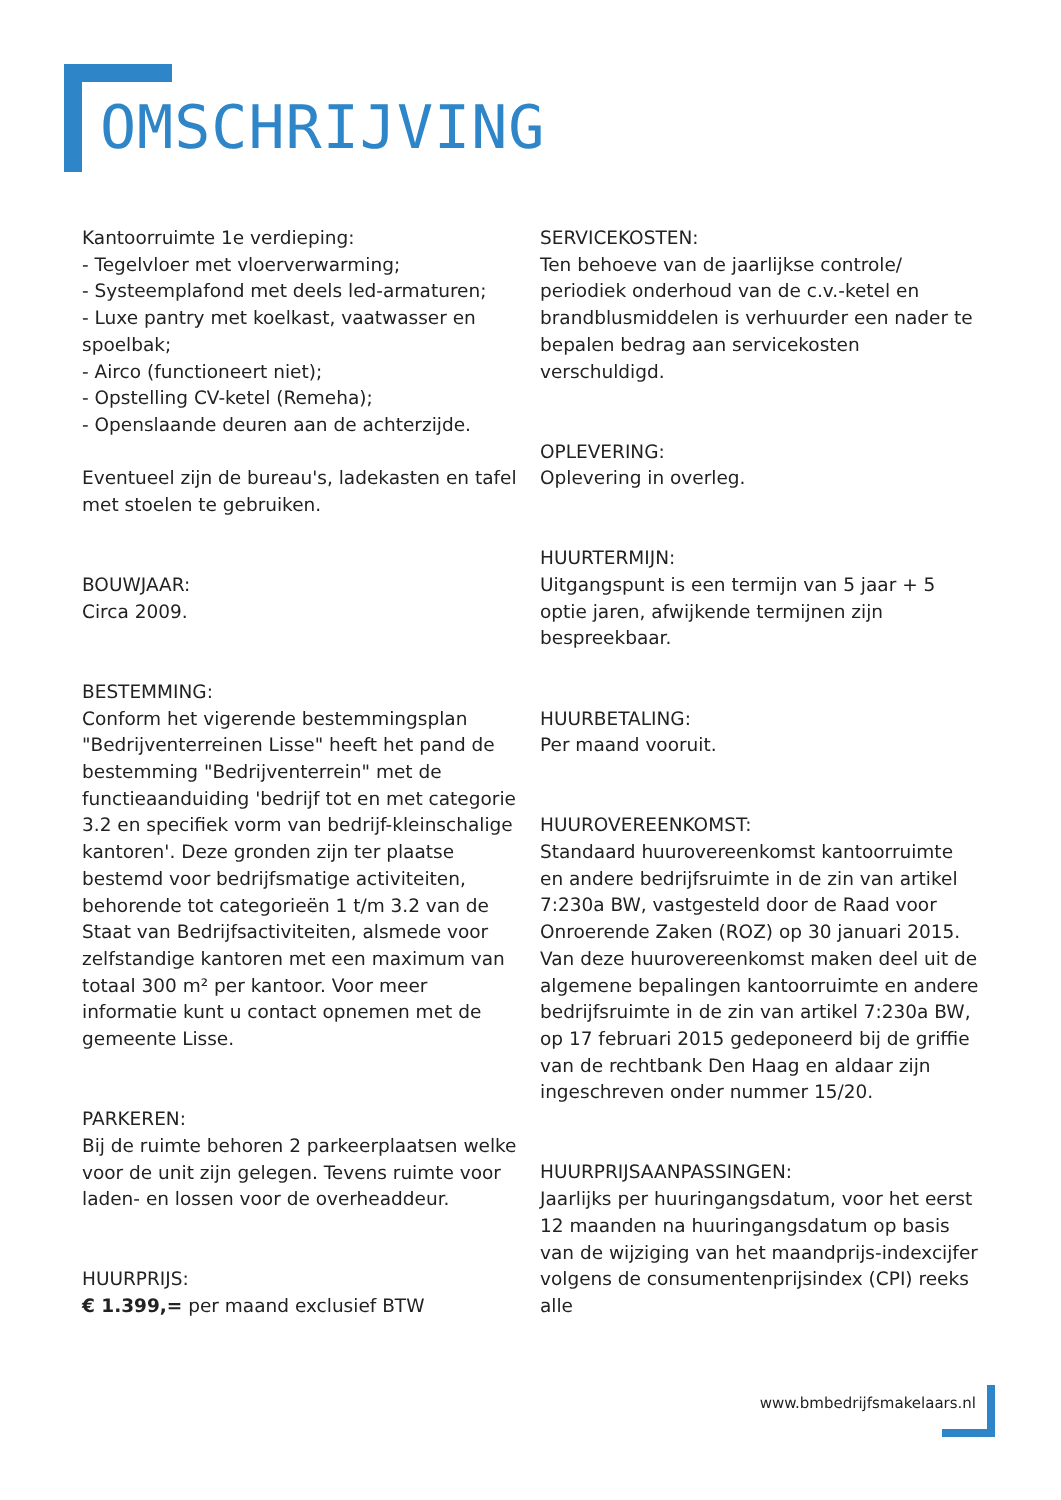OMSCHRIJVING
Kantoorruimte 1e verdieping:
- Tegelvloer met vloerverwarming;
- Systeemplafond met deels led-armaturen;
- Luxe pantry met koelkast, vaatwasser en spoelbak;
- Airco (functioneert niet);
- Opstelling CV-ketel (Remeha);
- Openslaande deuren aan de achterzijde.
Eventueel zijn de bureau's, ladekasten en tafel met stoelen te gebruiken.
BOUWJAAR:
Circa 2009.
BESTEMMING:
Conform het vigerende bestemmingsplan "Bedrijventerreinen Lisse" heeft het pand de bestemming "Bedrijventerrein" met de functieaanduiding 'bedrijf tot en met categorie 3.2 en specifiek vorm van bedrijf-kleinschalige kantoren'. Deze gronden zijn ter plaatse bestemd voor bedrijfsmatige activiteiten, behorende tot categorieën 1 t/m 3.2 van de Staat van Bedrijfsactiviteiten, alsmede voor zelfstandige kantoren met een maximum van totaal 300 m² per kantoor. Voor meer informatie kunt u contact opnemen met de gemeente Lisse.
PARKEREN:
Bij de ruimte behoren 2 parkeerplaatsen welke voor de unit zijn gelegen. Tevens ruimte voor laden- en lossen voor de overheaddeur.
HUURPRIJS:
€ 1.399,= per maand exclusief BTW
SERVICEKOSTEN:
Ten behoeve van de jaarlijkse controle/ periodiek onderhoud van de c.v.-ketel en brandblusmiddelen is verhuurder een nader te bepalen bedrag aan servicekosten verschuldigd.
OPLEVERING:
Oplevering in overleg.
HUURTERMIJN:
Uitgangspunt is een termijn van 5 jaar + 5 optie jaren, afwijkende termijnen zijn bespreekbaar.
HUURBETALING:
Per maand vooruit.
HUUROVEREENKOMST:
Standaard huurovereenkomst kantoorruimte en andere bedrijfsruimte in de zin van artikel 7:230a BW, vastgesteld door de Raad voor Onroerende Zaken (ROZ) op 30 januari 2015. Van deze huurovereenkomst maken deel uit de algemene bepalingen kantoorruimte en andere bedrijfsruimte in de zin van artikel 7:230a BW, op 17 februari 2015 gedeponeerd bij de griffie van de rechtbank Den Haag en aldaar zijn ingeschreven onder nummer 15/20.
HUURPRIJSAANPASSINGEN:
Jaarlijks per huuringangsdatum, voor het eerst 12 maanden na huuringangsdatum op basis van de wijziging van het maandprijs-indexcijfer volgens de consumentenprijsindex (CPI) reeks alle
www.bmbedrijfsmakelaars.nl